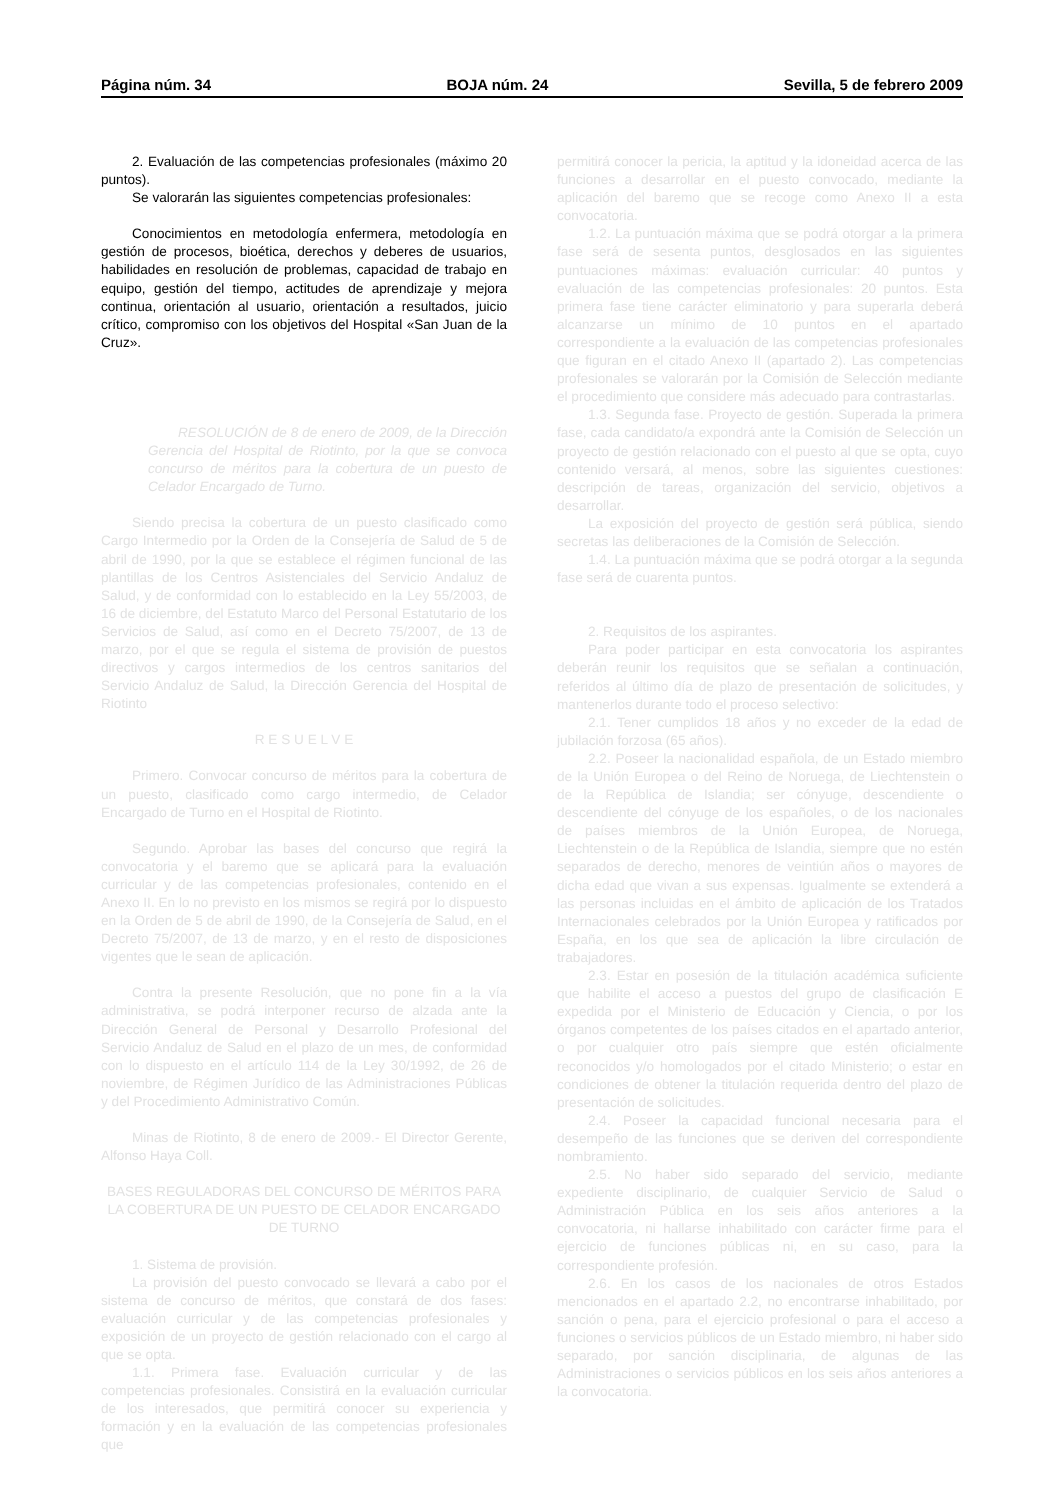Página núm. 34 BOJA núm. 24 Sevilla, 5 de febrero 2009
2. Evaluación de las competencias profesionales (máximo 20 puntos).
Se valorarán las siguientes competencias profesionales:
Conocimientos en metodología enfermera, metodología en gestión de procesos, bioética, derechos y deberes de usuarios, habilidades en resolución de problemas, capacidad de trabajo en equipo, gestión del tiempo, actitudes de aprendizaje y mejora continua, orientación al usuario, orientación a resultados, juicio crítico, compromiso con los objetivos del Hospital «San Juan de la Cruz».
RESOLUCIÓN de 8 de enero de 2009, de la Dirección Gerencia del Hospital de Riotinto, por la que se convoca concurso de méritos para la cobertura de un puesto de Celador Encargado de Turno.
Siendo precisa la cobertura de un puesto clasificado como Cargo Intermedio por la Orden de la Consejería de Salud de 5 de abril de 1990, por la que se establece el régimen funcional de las plantillas de los Centros Asistenciales del Servicio Andaluz de Salud, y de conformidad con lo establecido en la Ley 55/2003, de 16 de diciembre, del Estatuto Marco del Personal Estatutario de los Servicios de Salud, así como en el Decreto 75/2007, de 13 de marzo, por el que se regula el sistema de provisión de puestos directivos y cargos intermedios de los centros sanitarios del Servicio Andaluz de Salud, la Dirección Gerencia del Hospital de Riotinto
R E S U E L V E
Primero. Convocar concurso de méritos para la cobertura de un puesto, clasificado como cargo intermedio, de Celador Encargado de Turno en el Hospital de Riotinto.
Segundo. Aprobar las bases del concurso que regirá la convocatoria y el baremo que se aplicará para la evaluación curricular y de las competencias profesionales, contenido en el Anexo II. En lo no previsto en los mismos se regirá por lo dispuesto en la Orden de 5 de abril de 1990, de la Consejería de Salud, en el Decreto 75/2007, de 13 de marzo, y en el resto de disposiciones vigentes que le sean de aplicación.
Contra la presente Resolución, que no pone fin a la vía administrativa, se podrá interponer recurso de alzada ante la Dirección General de Personal y Desarrollo Profesional del Servicio Andaluz de Salud en el plazo de un mes, de conformidad con lo dispuesto en el artículo 114 de la Ley 30/1992, de 26 de noviembre, de Régimen Jurídico de las Administraciones Públicas y del Procedimiento Administrativo Común.
Minas de Riotinto, 8 de enero de 2009.- El Director Gerente, Alfonso Haya Coll.
BASES REGULADORAS DEL CONCURSO DE MÉRITOS PARA LA COBERTURA DE UN PUESTO DE CELADOR ENCARGADO DE TURNO
1. Sistema de provisión.
La provisión del puesto convocado se llevará a cabo por el sistema de concurso de méritos, que constará de dos fases: evaluación curricular y de las competencias profesionales y exposición de un proyecto de gestión relacionado con el cargo al que se opta.
1.1. Primera fase. Evaluación curricular y de las competencias profesionales. Consistirá en la evaluación curricular de los interesados, que permitirá conocer su experiencia y formación y en la evaluación de las competencias profesionales que
permitirá conocer la pericia, la aptitud y la idoneidad acerca de las funciones a desarrollar en el puesto convocado, mediante la aplicación del baremo que se recoge como Anexo II a esta convocatoria.
1.2. La puntuación máxima que se podrá otorgar a la primera fase será de sesenta puntos, desglosados en las siguientes puntuaciones máximas: evaluación curricular: 40 puntos y evaluación de las competencias profesionales: 20 puntos. Esta primera fase tiene carácter eliminatorio y para superarla deberá alcanzarse un mínimo de 10 puntos en el apartado correspondiente a la evaluación de las competencias profesionales que figuran en el citado Anexo II (apartado 2). Las competencias profesionales se valorarán por la Comisión de Selección mediante el procedimiento que considere más adecuado para contrastarlas.
1.3. Segunda fase. Proyecto de gestión. Superada la primera fase, cada candidato/a expondrá ante la Comisión de Selección un proyecto de gestión relacionado con el puesto al que se opta, cuyo contenido versará, al menos, sobre las siguientes cuestiones: descripción de tareas, organización del servicio, objetivos a desarrollar.
La exposición del proyecto de gestión será pública, siendo secretas las deliberaciones de la Comisión de Selección.
1.4. La puntuación máxima que se podrá otorgar a la segunda fase será de cuarenta puntos.
2. Requisitos de los aspirantes.
Para poder participar en esta convocatoria los aspirantes deberán reunir los requisitos que se señalan a continuación, referidos al último día de plazo de presentación de solicitudes, y mantenerlos durante todo el proceso selectivo:
2.1. Tener cumplidos 18 años y no exceder de la edad de jubilación forzosa (65 años).
2.2. Poseer la nacionalidad española, de un Estado miembro de la Unión Europea o del Reino de Noruega, de Liechtenstein o de la República de Islandia; ser cónyuge, descendiente o descendiente del cónyuge de los españoles, o de los nacionales de países miembros de la Unión Europea, de Noruega, Liechtenstein o de la República de Islandia, siempre que no estén separados de derecho, menores de veintiún años o mayores de dicha edad que vivan a sus expensas. Igualmente se extenderá a las personas incluidas en el ámbito de aplicación de los Tratados Internacionales celebrados por la Unión Europea y ratificados por España, en los que sea de aplicación la libre circulación de trabajadores.
2.3. Estar en posesión de la titulación académica suficiente que habilite el acceso a puestos del grupo de clasificación E expedida por el Ministerio de Educación y Ciencia, o por los órganos competentes de los países citados en el apartado anterior, o por cualquier otro país siempre que estén oficialmente reconocidos y/o homologados por el citado Ministerio; o estar en condiciones de obtener la titulación requerida dentro del plazo de presentación de solicitudes.
2.4. Poseer la capacidad funcional necesaria para el desempeño de las funciones que se deriven del correspondiente nombramiento.
2.5. No haber sido separado del servicio, mediante expediente disciplinario, de cualquier Servicio de Salud o Administración Pública en los seis años anteriores a la convocatoria, ni hallarse inhabilitado con carácter firme para el ejercicio de funciones públicas ni, en su caso, para la correspondiente profesión.
2.6. En los casos de los nacionales de otros Estados mencionados en el apartado 2.2, no encontrarse inhabilitado, por sanción o pena, para el ejercicio profesional o para el acceso a funciones o servicios públicos de un Estado miembro, ni haber sido separado, por sanción disciplinaria, de algunas de las Administraciones o servicios públicos en los seis años anteriores a la convocatoria.